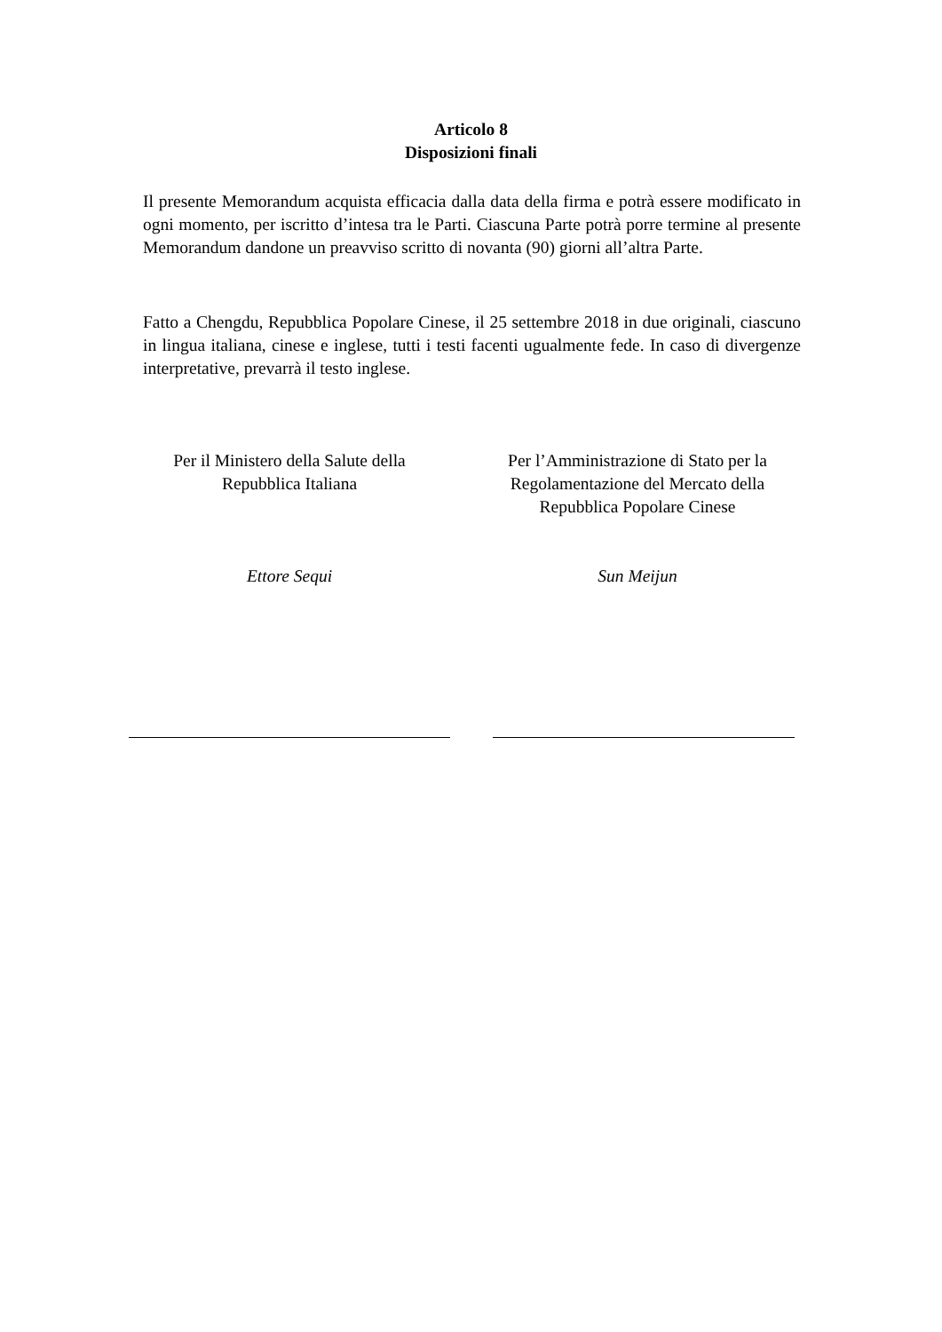Articolo 8
Disposizioni finali
Il presente Memorandum acquista efficacia dalla data della firma e potrà essere modificato in ogni momento, per iscritto d’intesa tra le Parti. Ciascuna Parte potrà porre termine al presente Memorandum dandone un preavviso scritto di novanta (90) giorni all’altra Parte.
Fatto a Chengdu, Repubblica Popolare Cinese, il 25 settembre 2018 in due originali, ciascuno in lingua italiana, cinese e inglese, tutti i testi facenti ugualmente fede. In caso di divergenze interpretative, prevarrà il testo inglese.
Per il Ministero della Salute della
Repubblica Italiana
Ettore Sequi
Per l’Amministrazione di Stato per la
Regolamentazione del Mercato della
Repubblica Popolare Cinese
Sun Meijun